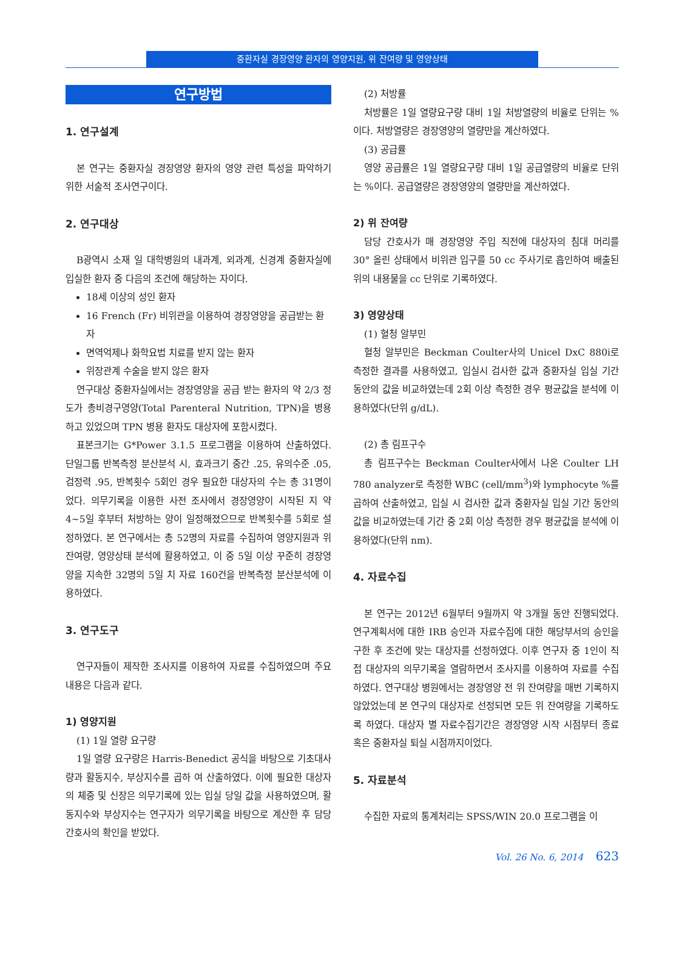중환자실 경장영양 환자의 영양지원, 위 잔여량 및 영양상태
연구방법
1. 연구설계
본 연구는 중환자실 경장영양 환자의 영양 관련 특성을 파악하기 위한 서술적 조사연구이다.
2. 연구대상
B광역시 소재 일 대학병원의 내과계, 외과계, 신경계 중환자실에 입실한 환자 중 다음의 조건에 해당하는 자이다.
18세 이상의 성인 환자
16 French (Fr) 비위관을 이용하여 경장영양을 공급받는 환자
면역억제나 화학요법 치료를 받지 않는 환자
위장관계 수술을 받지 않은 환자
연구대상 중환자실에서는 경장영양을 공급 받는 환자의 약 2/3 정도가 총비경구영양(Total Parenteral Nutrition, TPN)을 병용하고 있었으며 TPN 병용 환자도 대상자에 포함시켰다.
표본크기는 G*Power 3.1.5 프로그램을 이용하여 산출하였다. 단일그룹 반복측정 분산분석 시, 효과크기 중간 .25, 유의수준 .05, 검정력 .95, 반복횟수 5회인 경우 필요한 대상자의 수는 총 31명이었다. 의무기록을 이용한 사전 조사에서 경장영양이 시작된 지 약 4~5일 후부터 처방하는 양이 일정해졌으므로 반복횟수를 5회로 설정하였다. 본 연구에서는 총 52명의 자료를 수집하여 영양지원과 위 잔여량, 영양상태 분석에 활용하였고, 이 중 5일 이상 꾸준히 경장영양을 지속한 32명의 5일 치 자료 160건을 반복측정 분산분석에 이용하였다.
3. 연구도구
연구자들이 제작한 조사지를 이용하여 자료를 수집하였으며 주요 내용은 다음과 같다.
1) 영양지원
(1) 1일 열량 요구량
1일 열량 요구량은 Harris-Benedict 공식을 바탕으로 기초대사량과 활동지수, 부상지수를 곱하 여 산출하였다. 이에 필요한 대상자의 체중 및 신장은 의무기록에 있는 입실 당일 값을 사용하였으며, 활동지수와 부상지수는 연구자가 의무기록을 바탕으로 계산한 후 담당 간호사의 확인을 받았다.
(2) 처방률
처방률은 1일 열량요구량 대비 1일 처방열량의 비율로 단위는 %이다. 처방열량은 경장영양의 열량만을 계산하였다.
(3) 공급률
영양 공급률은 1일 열량요구량 대비 1일 공급열량의 비율로 단위는 %이다. 공급열량은 경장영양의 열량만을 계산하였다.
2) 위 잔여량
담당 간호사가 매 경장영양 주입 직전에 대상자의 침대 머리를 30° 올린 상태에서 비위관 입구를 50 cc 주사기로 흡인하여 배출된 위의 내용물을 cc 단위로 기록하였다.
3) 영양상태
(1) 혈청 알부민
혈청 알부민은 Beckman Coulter사의 Unicel DxC 880i로 측정한 결과를 사용하였고, 입실시 검사한 값과 중환자실 입실 기간 동안의 값을 비교하였는데 2회 이상 측정한 경우 평균값을 분석에 이용하였다(단위 g/dL).
(2) 총 림프구수
총 림프구수는 Beckman Coulter사에서 나온 Coulter LH 780 analyzer로 측정한 WBC (cell/mm<sup>3</sup>)와 lymphocyte %를 곱하여 산출하였고, 입실 시 검사한 값과 중환자실 입실 기간 동안의 값을 비교하였는데 기간 중 2회 이상 측정한 경우 평균값을 분석에 이용하였다(단위 nm).
4. 자료수집
본 연구는 2012년 6월부터 9월까지 약 3개월 동안 진행되었다. 연구계획서에 대한 IRB 승인과 자료수집에 대한 해당부서의 승인을 구한 후 조건에 맞는 대상자를 선정하였다. 이후 연구자 중 1인이 직접 대상자의 의무기록을 열람하면서 조사지를 이용하여 자료를 수집하였다. 연구대상 병원에서는 경장영양 전 위 잔여량을 매번 기록하지 않았었는데 본 연구의 대상자로 선정되면 모든 위 잔여량을 기록하도록 하였다. 대상자 별 자료수집기간은 경장영양 시작 시점부터 종료 혹은 중환자실 퇴실 시점까지이었다.
5. 자료분석
수집한 자료의 통계처리는 SPSS/WIN 20.0 프로그램을 이
Vol. 26 No. 6, 2014 623